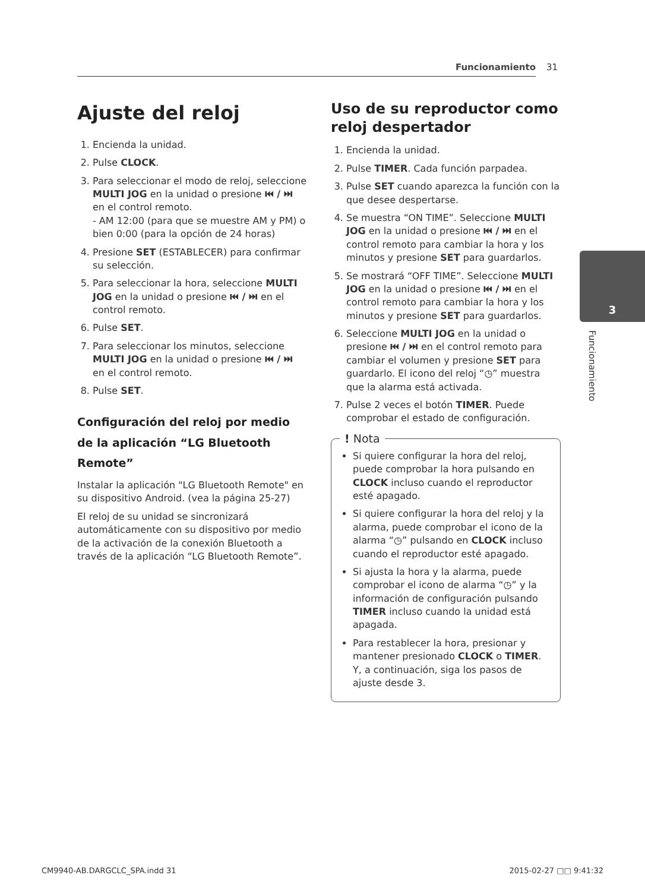Funcionamiento 31
3
Funcionamiento
Ajuste del reloj
1. Encienda la unidad.
2. Pulse CLOCK.
3. Para seleccionar el modo de reloj, seleccione MULTI JOG en la unidad o presione ⏮ / ⏭ en el control remoto.
- AM 12:00 (para que se muestre AM y PM) o bien 0:00 (para la opción de 24 horas)
4. Presione SET (ESTABLECER) para confirmar su selección.
5. Para seleccionar la hora, seleccione MULTI JOG en la unidad o presione ⏮ / ⏭ en el control remoto.
6. Pulse SET.
7. Para seleccionar los minutos, seleccione MULTI JOG en la unidad o presione ⏮ / ⏭ en el control remoto.
8. Pulse SET.
Configuración del reloj por medio de la aplicación “LG Bluetooth Remote”
Instalar la aplicación "LG Bluetooth Remote" en su dispositivo Android. (vea la página 25-27)
El reloj de su unidad se sincronizará automáticamente con su dispositivo por medio de la activación de la conexión Bluetooth a través de la aplicación “LG Bluetooth Remote”.
Uso de su reproductor como reloj despertador
1. Encienda la unidad.
2. Pulse TIMER. Cada función parpadea.
3. Pulse SET cuando aparezca la función con la que desee despertarse.
4. Se muestra “ON TIME”. Seleccione MULTI JOG en la unidad o presione ⏮ / ⏭ en el control remoto para cambiar la hora y los minutos y presione SET para guardarlos.
5. Se mostrará “OFF TIME”. Seleccione MULTI JOG en la unidad o presione ⏮ / ⏭ en el control remoto para cambiar la hora y los minutos y presione SET para guardarlos.
6. Seleccione MULTI JOG en la unidad o presione ⏮ / ⏭ en el control remoto para cambiar el volumen y presione SET para guardarlo. El icono del reloj “◷” muestra que la alarma está activada.
7. Pulse 2 veces el botón TIMER. Puede comprobar el estado de configuración.
! Nota
Si quiere configurar la hora del reloj, puede comprobar la hora pulsando en CLOCK incluso cuando el reproductor esté apagado.
Si quiere configurar la hora del reloj y la alarma, puede comprobar el icono de la alarma “◷” pulsando en CLOCK incluso cuando el reproductor esté apagado.
Si ajusta la hora y la alarma, puede comprobar el icono de alarma “◷” y la información de configuración pulsando TIMER incluso cuando la unidad está apagada.
Para restablecer la hora, presionar y mantener presionado CLOCK o TIMER. Y, a continuación, siga los pasos de ajuste desde 3.
CM9940-AB.DARGCLC_SPA.indd 31 2015-02-27 □□ 9:41:32